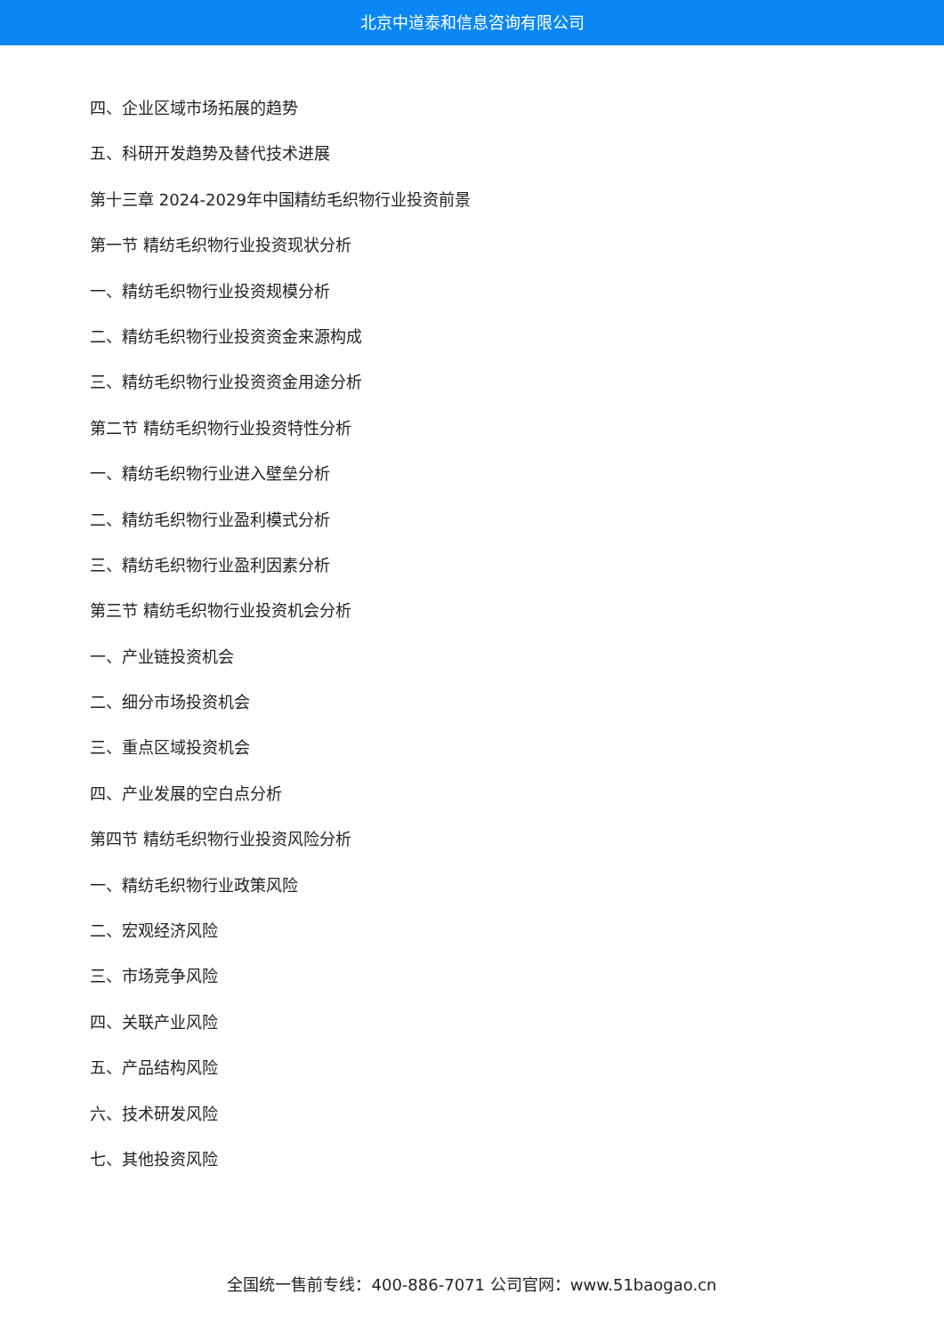北京中道泰和信息咨询有限公司
四、企业区域市场拓展的趋势
五、科研开发趋势及替代技术进展
第十三章 2024-2029年中国精纺毛织物行业投资前景
第一节 精纺毛织物行业投资现状分析
一、精纺毛织物行业投资规模分析
二、精纺毛织物行业投资资金来源构成
三、精纺毛织物行业投资资金用途分析
第二节 精纺毛织物行业投资特性分析
一、精纺毛织物行业进入壁垒分析
二、精纺毛织物行业盈利模式分析
三、精纺毛织物行业盈利因素分析
第三节 精纺毛织物行业投资机会分析
一、产业链投资机会
二、细分市场投资机会
三、重点区域投资机会
四、产业发展的空白点分析
第四节 精纺毛织物行业投资风险分析
一、精纺毛织物行业政策风险
二、宏观经济风险
三、市场竞争风险
四、关联产业风险
五、产品结构风险
六、技术研发风险
七、其他投资风险
全国统一售前专线：400-886-7071 公司官网：www.51baogao.cn